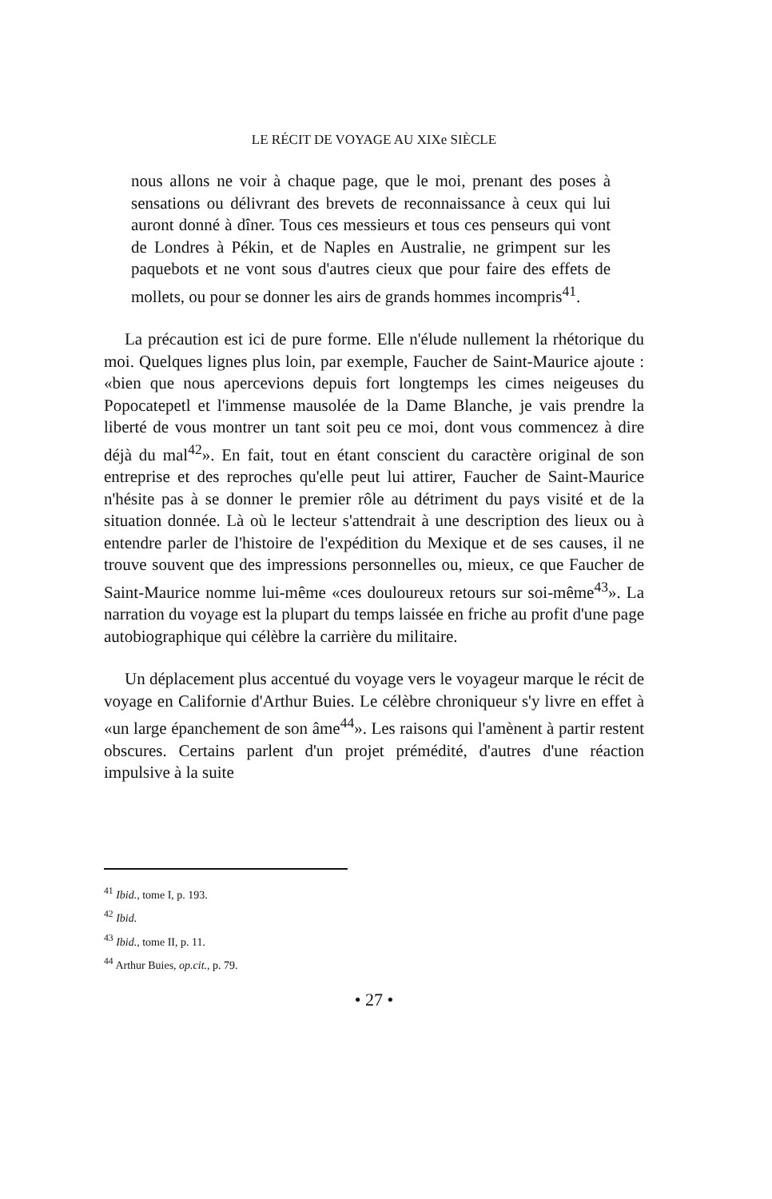LE RÉCIT DE VOYAGE AU XIXe SIÈCLE
nous allons ne voir à chaque page, que le moi, prenant des poses à sensations ou délivrant des brevets de reconnaissance à ceux qui lui auront donné à dîner. Tous ces messieurs et tous ces penseurs qui vont de Londres à Pékin, et de Naples en Australie, ne grimpent sur les paquebots et ne vont sous d'autres cieux que pour faire des effets de mollets, ou pour se donner les airs de grands hommes incompris<sup>41</sup>.
La précaution est ici de pure forme. Elle n'élude nullement la rhétorique du moi. Quelques lignes plus loin, par exemple, Faucher de Saint-Maurice ajoute : «bien que nous apercevions depuis fort longtemps les cimes neigeuses du Popocatepetl et l'immense mausolée de la Dame Blanche, je vais prendre la liberté de vous montrer un tant soit peu ce moi, dont vous commencez à dire déjà du mal<sup>42</sup>». En fait, tout en étant conscient du caractère original de son entreprise et des reproches qu'elle peut lui attirer, Faucher de Saint-Maurice n'hésite pas à se donner le premier rôle au détriment du pays visité et de la situation donnée. Là où le lecteur s'attendrait à une description des lieux ou à entendre parler de l'histoire de l'expédition du Mexique et de ses causes, il ne trouve souvent que des impressions personnelles ou, mieux, ce que Faucher de Saint-Maurice nomme lui-même «ces douloureux retours sur soi-même<sup>43</sup>». La narration du voyage est la plupart du temps laissée en friche au profit d'une page autobiographique qui célèbre la carrière du militaire.
Un déplacement plus accentué du voyage vers le voyageur marque le récit de voyage en Californie d'Arthur Buies. Le célèbre chroniqueur s'y livre en effet à «un large épanchement de son âme<sup>44</sup>». Les raisons qui l'amènent à partir restent obscures. Certains parlent d'un projet prémédité, d'autres d'une réaction impulsive à la suite
<sup>41</sup> Ibid., tome I, p. 193.
<sup>42</sup> Ibid.
<sup>43</sup> Ibid., tome II, p. 11.
<sup>44</sup> Arthur Buies, op.cit., p. 79.
• 27 •